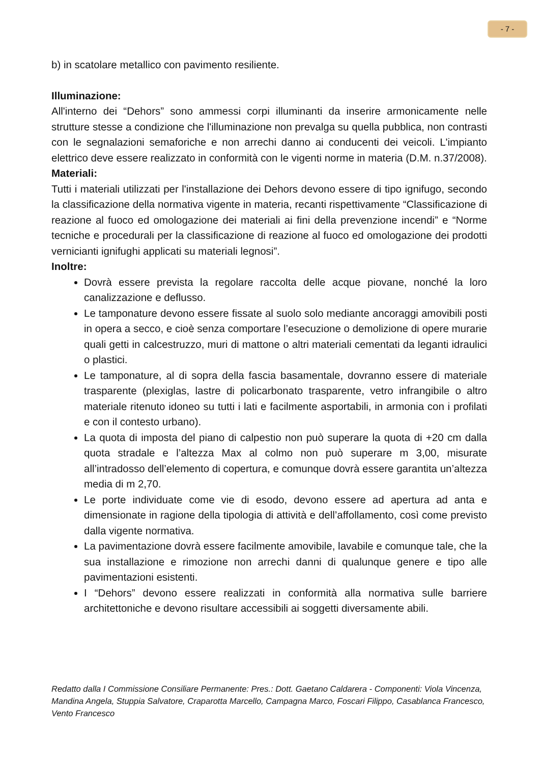- 7 -
b) in scatolare metallico con pavimento resiliente.
Illuminazione:
All'interno dei “Dehors” sono ammessi corpi illuminanti da inserire armonicamente nelle strutture stesse a condizione che l'illuminazione non prevalga su quella pubblica, non contrasti con le segnalazioni semaforiche e non arrechi danno ai conducenti dei veicoli. L'impianto elettrico deve essere realizzato in conformità con le vigenti norme in materia (D.M. n.37/2008).
Materiali:
Tutti i materiali utilizzati per l'installazione dei Dehors devono essere di tipo ignifugo, secondo la classificazione della normativa vigente in materia, recanti rispettivamente “Classificazione di reazione al fuoco ed omologazione dei materiali ai fini della prevenzione incendi” e “Norme tecniche e procedurali per la classificazione di reazione al fuoco ed omologazione dei prodotti vernicianti ignifughi applicati su materiali legnosi”.
Inoltre:
Dovrà essere prevista la regolare raccolta delle acque piovane, nonché la loro canalizzazione e deflusso.
Le tamponature devono essere fissate al suolo solo mediante ancoraggi amovibili posti in opera a secco, e cioè senza comportare l’esecuzione o demolizione di opere murarie quali getti in calcestruzzo, muri di mattone o altri materiali cementati da leganti idraulici o plastici.
Le tamponature, al di sopra della fascia basamentale, dovranno essere di materiale trasparente (plexiglas, lastre di policarbonato trasparente, vetro infrangibile o altro materiale ritenuto idoneo su tutti i lati e facilmente asportabili, in armonia con i profilati e con il contesto urbano).
La quota di imposta del piano di calpestio non può superare la quota di +20 cm dalla quota stradale e l’altezza Max al colmo non può superare m 3,00, misurate all’intradosso dell’elemento di copertura, e comunque dovrà essere garantita un’altezza media di m 2,70.
Le porte individuate come vie di esodo, devono essere ad apertura ad anta e dimensionate in ragione della tipologia di attività e dell’affollamento, così come previsto dalla vigente normativa.
La pavimentazione dovrà essere facilmente amovibile, lavabile e comunque tale, che la sua installazione e rimozione non arrechi danni di qualunque genere e tipo alle pavimentazioni esistenti.
I “Dehors” devono essere realizzati in conformità alla normativa sulle barriere architettoniche e devono risultare accessibili ai soggetti diversamente abili.
Redatto dalla I Commissione Consiliare Permanente: Pres.: Dott. Gaetano Caldarera - Componenti: Viola Vincenza, Mandina Angela, Stuppia Salvatore, Craparotta Marcello, Campagna Marco, Foscari Filippo, Casablanca Francesco, Vento Francesco